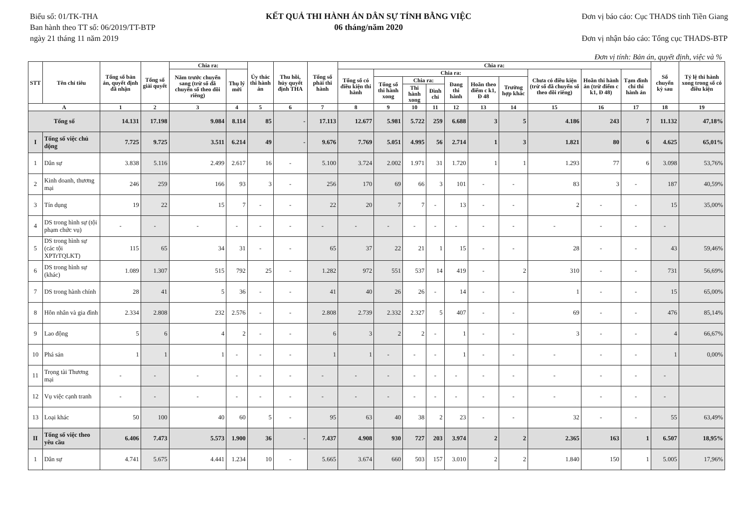Biểu số: 01/TK-THA
Ban hành theo TT số: 06/2019/TT-BTP
ngày 21 tháng 11 năm 2019
KẾT QUẢ THI HÀNH ÁN DÂN SỰ TÍNH BẰNG VIỆC
06 tháng/năm 2020
Đơn vị báo cáo: Cục THADS tỉnh Tiền Giang
Đơn vị nhận báo cáo: Tổng cục THADS-BTP
Đơn vị tính: Bản án, quyết định, việc và %
| STT | Tên chỉ tiêu | Tổng số bản án, quyết định đã nhận | Tổng số giải quyết | Chia ra: | | Ủy thác thi hành án | Thu hồi, hủy quyết định THA | Tổng số phải thi hành | Chia ra: | | | | | | | | | | Số chuyển kỳ sau | Tỷ lệ thi hành xong trong số có điều kiện |
| --- | --- | --- | --- | --- | --- | --- | --- | --- | --- | --- | --- | --- | --- | --- | --- | --- | --- | --- | --- | --- |
| | | | | Năm trước chuyển sang (trừ số đã chuyển sổ theo dõi riêng) | Thụ lý mới | | | | Tổng số có điều kiện thi hành | Chia ra: | | | | | | Chưa có điều kiện (trừ số đã chuyển số theo dõi riêng) | Hoãn thi hành án (trừ điểm c k1, Đ 48) | Tạm đình chỉ thi hành án | | |
| | | | | | | | | | | Tổng số thi hành xong | Chia ra: | | Đang thi hành | Hoãn theo điểm c k1, Đ 48 | Trường hợp khác | | | | | |
| | | | | | | | | | | | Thi hành xong | Đình chỉ | | | | | | | | |
| A | | 1 | 2 | 3 | 4 | 5 | 6 | 7 | 8 | 9 | 10 | 11 | 12 | 13 | 14 | 15 | 16 | 17 | 18 | 19 |
| Tổng số | | 14.131 | 17.198 | 9.084 | 8.114 | 85 | - | 17.113 | 12.677 | 5.981 | 5.722 | 259 | 6.688 | 3 | 5 | 4.186 | 243 | 7 | 11.132 | 47,18% |
| I | Tổng số việc chủ động | 7.725 | 9.725 | 3.511 | 6.214 | 49 | - | 9.676 | 7.769 | 5.051 | 4.995 | 56 | 2.714 | 1 | 3 | 1.821 | 80 | 6 | 4.625 | 65,01% |
| 1 | Dân sự | 3.838 | 5.116 | 2.499 | 2.617 | 16 | - | 5.100 | 3.724 | 2.002 | 1.971 | 31 | 1.720 | 1 | 1 | 1.293 | 77 | 6 | 3.098 | 53,76% |
| 2 | Kinh doanh, thương mại | 246 | 259 | 166 | 93 | 3 | - | 256 | 170 | 69 | 66 | 3 | 101 | - | - | 83 | 3 | - | 187 | 40,59% |
| 3 | Tín dụng | 19 | 22 | 15 | 7 | - | - | 22 | 20 | 7 | 7 | - | 13 | - | - | 2 | - | - | 15 | 35,00% |
| 4 | DS trong hình sự (tội phạm chức vụ) | - | - | - | - | - | - | - | - | - | - | - | - | - | - | - | - | - | - | |
| 5 | DS trong hình sự (các tội XPTrTQLKT) | 115 | 65 | 34 | 31 | - | - | 65 | 37 | 22 | 21 | 1 | 15 | - | - | 28 | - | - | 43 | 59,46% |
| 6 | DS trong hình sự (khác) | 1.089 | 1.307 | 515 | 792 | 25 | - | 1.282 | 972 | 551 | 537 | 14 | 419 | - | 2 | 310 | - | - | 731 | 56,69% |
| 7 | DS trong hành chính | 28 | 41 | 5 | 36 | - | - | 41 | 40 | 26 | 26 | - | 14 | - | - | 1 | - | - | 15 | 65,00% |
| 8 | Hôn nhân và gia đình | 2.334 | 2.808 | 232 | 2.576 | - | - | 2.808 | 2.739 | 2.332 | 2.327 | 5 | 407 | - | - | 69 | - | - | 476 | 85,14% |
| 9 | Lao động | 5 | 6 | 4 | 2 | - | - | 6 | 3 | 2 | 2 | - | 1 | - | - | 3 | - | - | 4 | 66,67% |
| 10 | Phá sản | 1 | 1 | 1 | - | - | - | 1 | 1 | - | - | - | 1 | - | - | - | - | - | 1 | 0,00% |
| 11 | Trọng tài Thương mại | - | - | - | - | - | - | - | - | - | - | - | - | - | - | - | - | - | - | |
| 12 | Vụ việc cạnh tranh | - | - | - | - | - | - | - | - | - | - | - | - | - | - | - | - | - | - | |
| 13 | Loại khác | 50 | 100 | 40 | 60 | 5 | - | 95 | 63 | 40 | 38 | 2 | 23 | - | - | 32 | - | - | 55 | 63,49% |
| II | Tổng số việc theo yêu cầu | 6.406 | 7.473 | 5.573 | 1.900 | 36 | - | 7.437 | 4.908 | 930 | 727 | 203 | 3.974 | 2 | 2 | 2.365 | 163 | 1 | 6.507 | 18,95% |
| 1 | Dân sự | 4.741 | 5.675 | 4.441 | 1.234 | 10 | - | 5.665 | 3.674 | 660 | 503 | 157 | 3.010 | 2 | 2 | 1.840 | 150 | 1 | 5.005 | 17,96% |